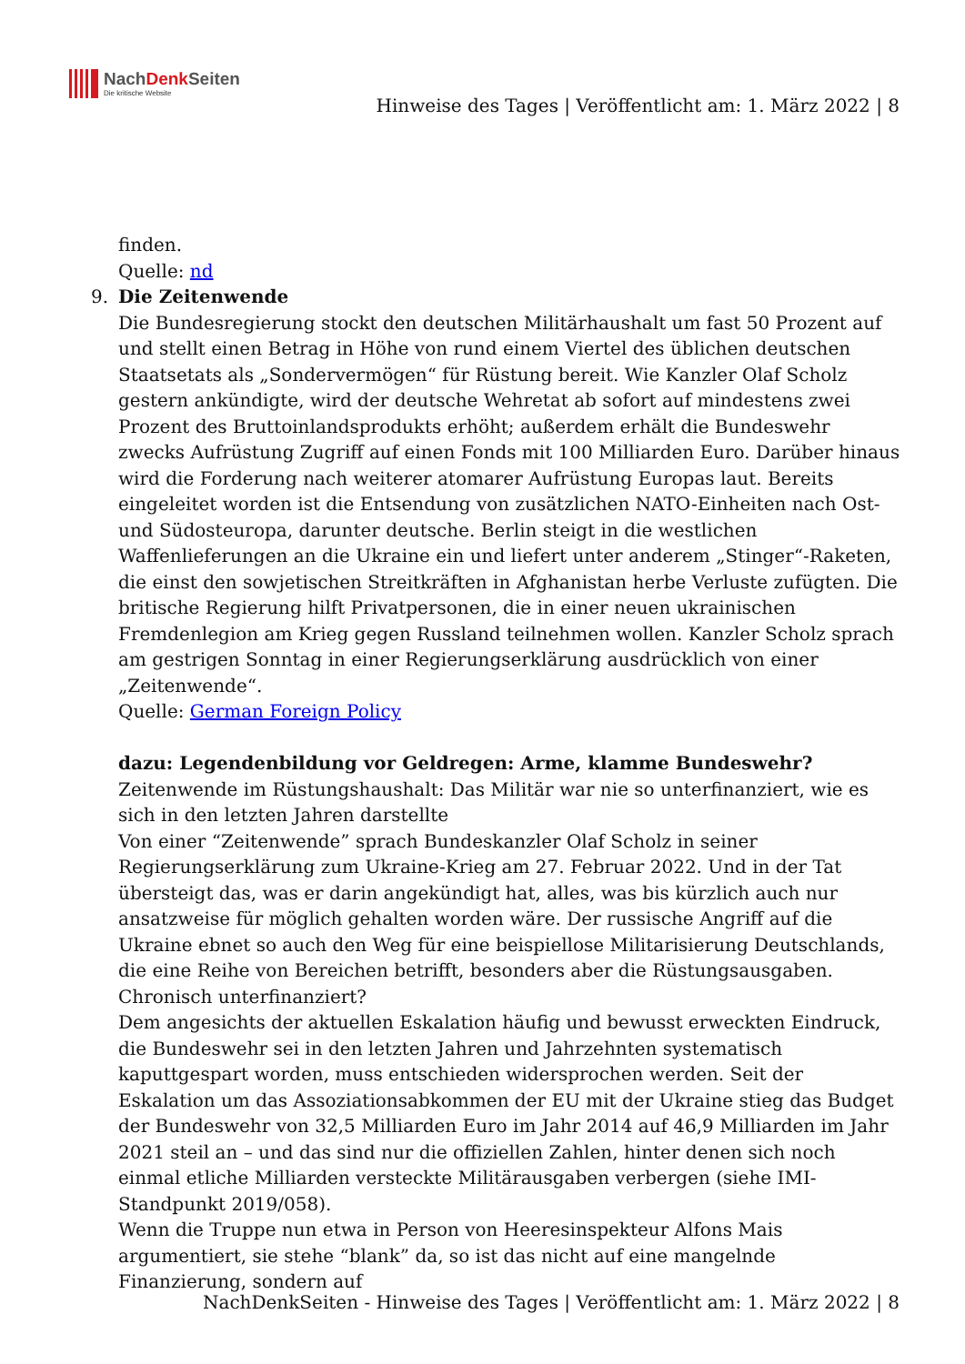NachDenk Seiten
Die kritische Website
Hinweise des Tages | Veröffentlicht am: 1. März 2022 | 8
finden.
Quelle: nd
9. Die Zeitenwende
Die Bundesregierung stockt den deutschen Militärhaushalt um fast 50 Prozent auf und stellt einen Betrag in Höhe von rund einem Viertel des üblichen deutschen Staatsetats als „Sondervermögen“ für Rüstung bereit. Wie Kanzler Olaf Scholz gestern ankündigte, wird der deutsche Wehretat ab sofort auf mindestens zwei Prozent des Bruttoinlandsprodukts erhöht; außerdem erhält die Bundeswehr zwecks Aufrüstung Zugriff auf einen Fonds mit 100 Milliarden Euro. Darüber hinaus wird die Forderung nach weiterer atomarer Aufrüstung Europas laut. Bereits eingeleitet worden ist die Entsendung von zusätzlichen NATO-Einheiten nach Ost- und Südosteuropa, darunter deutsche. Berlin steigt in die westlichen Waffenlieferungen an die Ukraine ein und liefert unter anderem „Stinger“-Raketen, die einst den sowjetischen Streitkräften in Afghanistan herbe Verluste zufügten. Die britische Regierung hilft Privatpersonen, die in einer neuen ukrainischen Fremdenlegion am Krieg gegen Russland teilnehmen wollen. Kanzler Scholz sprach am gestrigen Sonntag in einer Regierungserklärung ausdrücklich von einer „Zeitenwende“.
Quelle: German Foreign Policy
dazu: Legendenbildung vor Geldregen: Arme, klamme Bundeswehr?
Zeitenwende im Rüstungshaushalt: Das Militär war nie so unterfinanziert, wie es sich in den letzten Jahren darstellte
Von einer “Zeitenwende” sprach Bundeskanzler Olaf Scholz in seiner Regierungserklärung zum Ukraine-Krieg am 27. Februar 2022. Und in der Tat übersteigt das, was er darin angekündigt hat, alles, was bis kürzlich auch nur ansatzweise für möglich gehalten worden wäre. Der russische Angriff auf die Ukraine ebnet so auch den Weg für eine beispiellose Militarisierung Deutschlands, die eine Reihe von Bereichen betrifft, besonders aber die Rüstungsausgaben.
Chronisch unterfinanziert?
Dem angesichts der aktuellen Eskalation häufig und bewusst erweckten Eindruck, die Bundeswehr sei in den letzten Jahren und Jahrzehnten systematisch kaputtgespart worden, muss entschieden widersprochen werden. Seit der Eskalation um das Assoziationsabkommen der EU mit der Ukraine stieg das Budget der Bundeswehr von 32,5 Milliarden Euro im Jahr 2014 auf 46,9 Milliarden im Jahr 2021 steil an – und das sind nur die offiziellen Zahlen, hinter denen sich noch einmal etliche Milliarden versteckte Militärausgaben verbergen (siehe IMI-Standpunkt 2019/058).
Wenn die Truppe nun etwa in Person von Heeresinspekteur Alfons Mais argumentiert, sie stehe “blank” da, so ist das nicht auf eine mangelnde Finanzierung, sondern auf
NachDenkSeiten - Hinweise des Tages | Veröffentlicht am: 1. März 2022 | 8